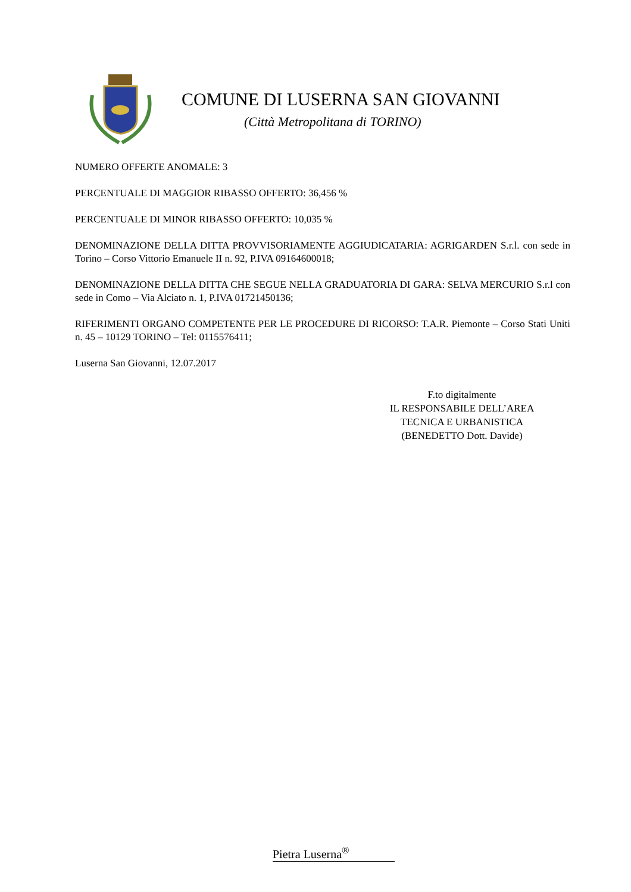COMUNE DI LUSERNA SAN GIOVANNI
(Città Metropolitana di TORINO)
NUMERO OFFERTE ANOMALE: 3
PERCENTUALE DI MAGGIOR RIBASSO OFFERTO: 36,456 %
PERCENTUALE DI MINOR RIBASSO OFFERTO: 10,035 %
DENOMINAZIONE DELLA DITTA PROVVISORIAMENTE AGGIUDICATARIA: AGRIGARDEN S.r.l. con sede in Torino – Corso Vittorio Emanuele II n. 92, P.IVA 09164600018;
DENOMINAZIONE DELLA DITTA CHE SEGUE NELLA GRADUATORIA DI GARA: SELVA MERCURIO S.r.l con sede in Como – Via Alciato n. 1, P.IVA 01721450136;
RIFERIMENTI ORGANO COMPETENTE PER LE PROCEDURE DI RICORSO: T.A.R. Piemonte – Corso Stati Uniti n. 45 – 10129 TORINO – Tel: 0115576411;
Luserna San Giovanni, 12.07.2017
F.to digitalmente
IL RESPONSABILE DELL’AREA
TECNICA E URBANISTICA
(BENEDETTO Dott. Davide)
Pietra Luserna<sup>®</sup>